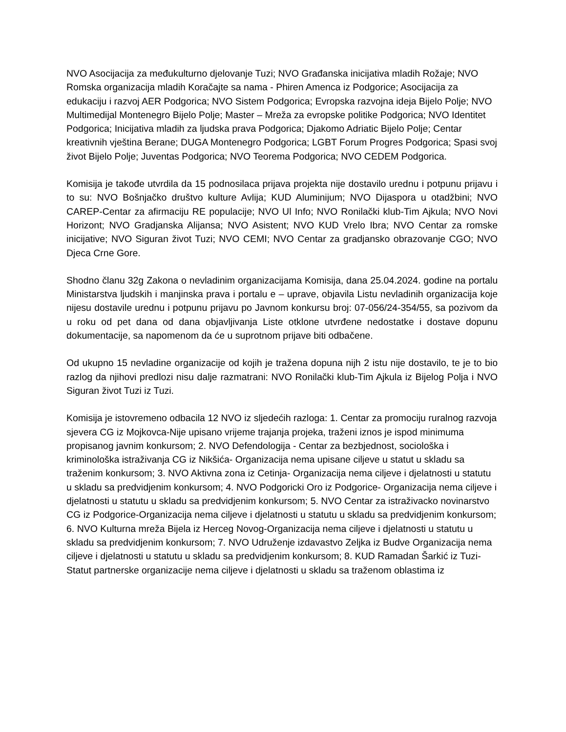NVO Asocijacija za međukulturno djelovanje Tuzi; NVO Građanska inicijativa mladih Rožaje; NVO Romska organizacija mladih Koračajte sa nama - Phiren Amenca iz Podgorice; Asocijacija za edukaciju i razvoj AER Podgorica; NVO Sistem Podgorica; Evropska razvojna ideja Bijelo Polje; NVO Multimedijal Montenegro Bijelo Polje; Master – Mreža za evropske politike Podgorica; NVO Identitet Podgorica; Inicijativa mladih za ljudska prava Podgorica; Djakomo Adriatic Bijelo Polje; Centar kreativnih vještina Berane; DUGA Montenegro Podgorica; LGBT Forum Progres Podgorica; Spasi svoj život Bijelo Polje; Juventas Podgorica; NVO Teorema Podgorica; NVO CEDEM Podgorica.
Komisija je takođe utvrdila da 15 podnosilaca prijava projekta nije dostavilo urednu i potpunu prijavu i to su: NVO Bošnjačko društvo kulture Avlija; KUD Aluminijum; NVO Dijaspora u otadžbini; NVO CAREP-Centar za afirmaciju RE populacije; NVO Ul Info; NVO Ronilački klub-Tim Ajkula; NVO Novi Horizont; NVO Gradjanska Alijansa; NVO Asistent; NVO KUD Vrelo Ibra; NVO Centar za romske inicijative; NVO Siguran život Tuzi; NVO CEMI; NVO Centar za gradjansko obrazovanje CGO; NVO Djeca Crne Gore.
Shodno članu 32g Zakona o nevladinim organizacijama Komisija, dana 25.04.2024. godine na portalu Ministarstva ljudskih i manjinska prava i portalu e – uprave, objavila Listu nevladinih organizacija koje nijesu dostavile urednu i potpunu prijavu po Javnom konkursu broj: 07-056/24-354/55, sa pozivom da u roku od pet dana od dana objavljivanja Liste otklone utvrđene nedostatke i dostave dopunu dokumentacije, sa napomenom da će u suprotnom prijave biti odbačene.
Od ukupno 15 nevladine organizacije od kojih je tražena dopuna nijh 2 istu nije dostavilo, te je to bio razlog da njihovi predlozi nisu dalje razmatrani: NVO Ronilački klub-Tim Ajkula iz Bijelog Polja i NVO Siguran život Tuzi iz Tuzi.
Komisija je istovremeno odbacila 12 NVO iz sljedećih razloga: 1. Centar za promociju ruralnog razvoja sjevera CG iz Mojkovca-Nije upisano vrijeme trajanja projeka, traženi iznos je ispod minimuma propisanog javnim konkursom; 2. NVO Defendologija - Centar za bezbjednost, sociološka i kriminološka istraživanja CG iz Nikšića- Organizacija nema upisane ciljeve u statut u skladu sa traženim konkursom; 3. NVO Aktivna zona iz Cetinja- Organizacija nema ciljeve i djelatnosti u statutu u skladu sa predvidjenim konkursom; 4. NVO Podgoricki Oro iz Podgorice- Organizacija nema ciljeve i djelatnosti u statutu u skladu sa predvidjenim konkursom; 5. NVO Centar za istraživacko novinarstvo CG iz Podgorice-Organizacija nema ciljeve i djelatnosti u statutu u skladu sa predvidjenim konkursom; 6. NVO Kulturna mreža Bijela iz Herceg Novog-Organizacija nema ciljeve i djelatnosti u statutu u skladu sa predvidjenim konkursom; 7. NVO Udruženje izdavastvo Zeljka iz Budve Organizacija nema ciljeve i djelatnosti u statutu u skladu sa predvidjenim konkursom; 8. KUD Ramadan Šarkić iz Tuzi- Statut partnerske organizacije nema ciljeve i djelatnosti u skladu sa traženom oblastima iz